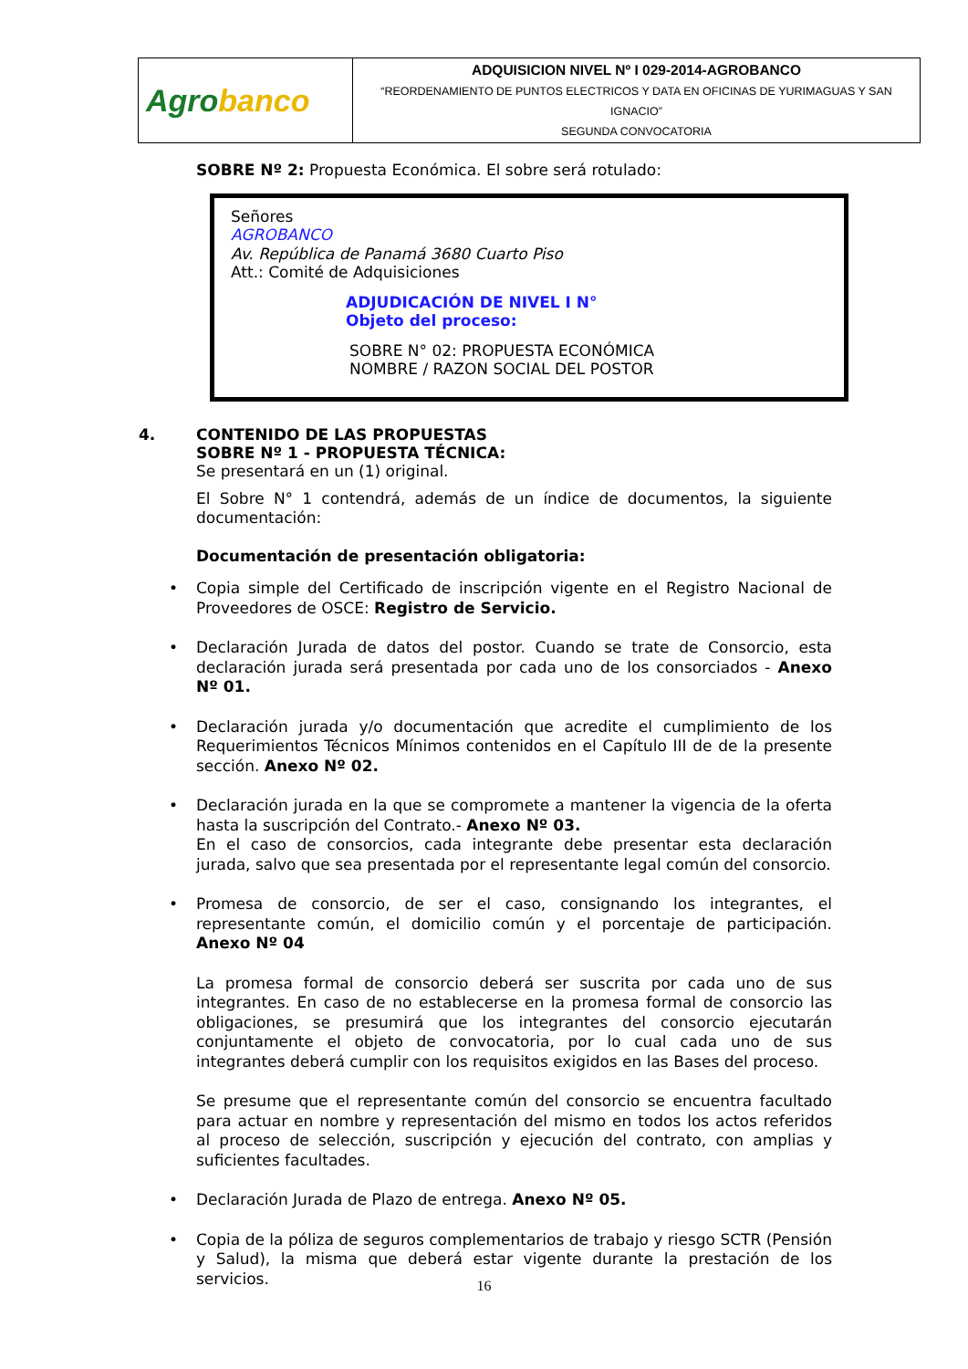| Agro banco | ADQUISICION NIVEL Nº I 029-2014-AGROBANCO “REORDENAMIENTO DE PUNTOS ELECTRICOS Y DATA EN OFICINAS DE YURIMAGUAS Y SAN IGNACIO” SEGUNDA CONVOCATORIA |
SOBRE Nº 2: Propuesta Económica. El sobre será rotulado:
Señores
AGROBANCO
Av. República de Panamá 3680 Cuarto Piso
Att.: Comité de Adquisiciones
ADJUDICACIÓN DE NIVEL I N°
Objeto del proceso:
SOBRE N° 02: PROPUESTA ECONÓMICA
NOMBRE / RAZON SOCIAL DEL POSTOR
4. CONTENIDO DE LAS PROPUESTAS
SOBRE Nº 1 - PROPUESTA TÉCNICA:
Se presentará en un (1) original.
El Sobre N° 1 contendrá, además de un índice de documentos, la siguiente documentación:
Documentación de presentación obligatoria:
• Copia simple del Certificado de inscripción vigente en el Registro Nacional de Proveedores de OSCE: Registro de Servicio.
• Declaración Jurada de datos del postor. Cuando se trate de Consorcio, esta declaración jurada será presentada por cada uno de los consorciados - Anexo Nº 01.
• Declaración jurada y/o documentación que acredite el cumplimiento de los Requerimientos Técnicos Mínimos contenidos en el Capítulo III de de la presente sección. Anexo Nº 02.
• Declaración jurada en la que se compromete a mantener la vigencia de la oferta hasta la suscripción del Contrato.- Anexo Nº 03.
En el caso de consorcios, cada integrante debe presentar esta declaración jurada, salvo que sea presentada por el representante legal común del consorcio.
• Promesa de consorcio, de ser el caso, consignando los integrantes, el representante común, el domicilio común y el porcentaje de participación. Anexo Nº 04
La promesa formal de consorcio deberá ser suscrita por cada uno de sus integrantes. En caso de no establecerse en la promesa formal de consorcio las obligaciones, se presumirá que los integrantes del consorcio ejecutarán conjuntamente el objeto de convocatoria, por lo cual cada uno de sus integrantes deberá cumplir con los requisitos exigidos en las Bases del proceso.
Se presume que el representante común del consorcio se encuentra facultado para actuar en nombre y representación del mismo en todos los actos referidos al proceso de selección, suscripción y ejecución del contrato, con amplias y suficientes facultades.
• Declaración Jurada de Plazo de entrega. Anexo Nº 05.
• Copia de la póliza de seguros complementarios de trabajo y riesgo SCTR (Pensión y Salud), la misma que deberá estar vigente durante la prestación de los servicios.
16